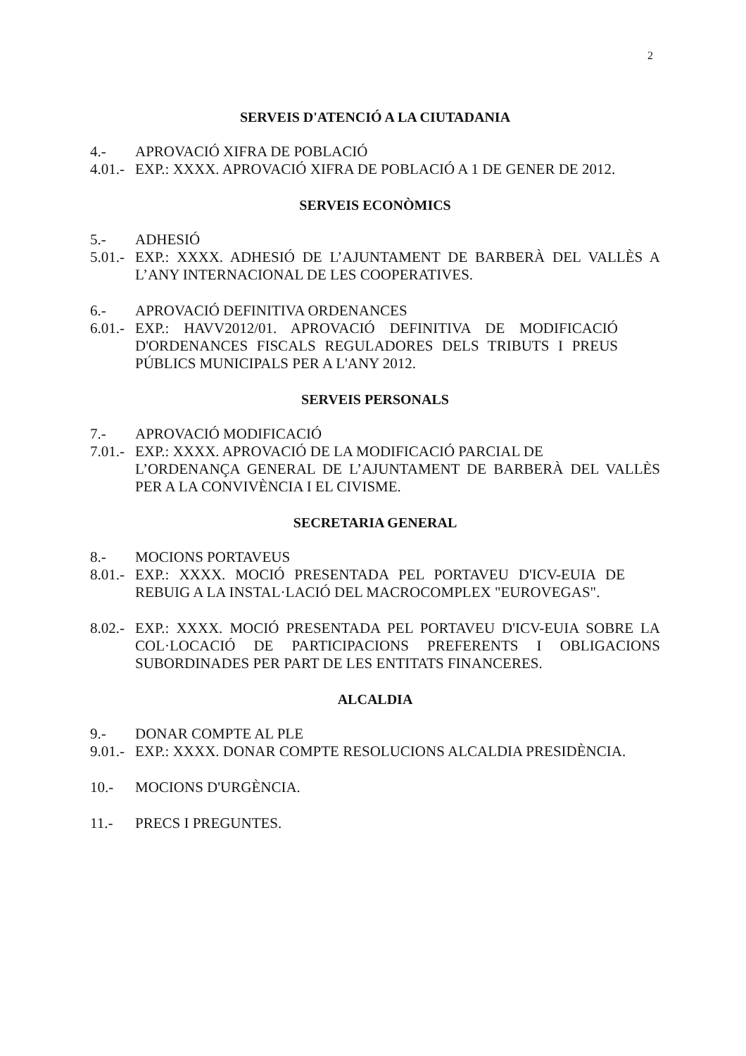2
SERVEIS D'ATENCIÓ A LA CIUTADANIA
4.- APROVACIÓ XIFRA DE POBLACIÓ
4.01.- EXP.: XXXX. APROVACIÓ XIFRA DE POBLACIÓ A 1 DE GENER DE 2012.
SERVEIS ECONÒMICS
5.- ADHESIÓ
5.01.- EXP.: XXXX. ADHESIÓ DE L’AJUNTAMENT DE BARBERÀ DEL VALLÈS A L’ANY INTERNACIONAL DE LES COOPERATIVES.
6.- APROVACIÓ DEFINITIVA ORDENANCES
6.01.- EXP.: HAVV2012/01. APROVACIÓ DEFINITIVA DE MODIFICACIÓ D'ORDENANCES FISCALS REGULADORES DELS TRIBUTS I PREUS PÚBLICS MUNICIPALS PER A L'ANY 2012.
SERVEIS PERSONALS
7.- APROVACIÓ MODIFICACIÓ
7.01.- EXP.: XXXX. APROVACIÓ DE LA MODIFICACIÓ PARCIAL DE
L’ORDENANÇA GENERAL DE L’AJUNTAMENT DE BARBERÀ DEL VALLÈS PER A LA CONVIVÈNCIA I EL CIVISME.
SECRETARIA GENERAL
8.- MOCIONS PORTAVEUS
8.01.- EXP.: XXXX. MOCIÓ PRESENTADA PEL PORTAVEU D'ICV-EUIA DE REBUIG A LA INSTAL·LACIÓ DEL MACROCOMPLEX "EUROVEGAS".
8.02.- EXP.: XXXX. MOCIÓ PRESENTADA PEL PORTAVEU D'ICV-EUIA SOBRE LA COL·LOCACIÓ DE PARTICIPACIONS PREFERENTS I OBLIGACIONS SUBORDINADES PER PART DE LES ENTITATS FINANCERES.
ALCALDIA
9.- DONAR COMPTE AL PLE
9.01.- EXP.: XXXX. DONAR COMPTE RESOLUCIONS ALCALDIA PRESIDÈNCIA.
10.- MOCIONS D'URGÈNCIA.
11.- PRECS I PREGUNTES.